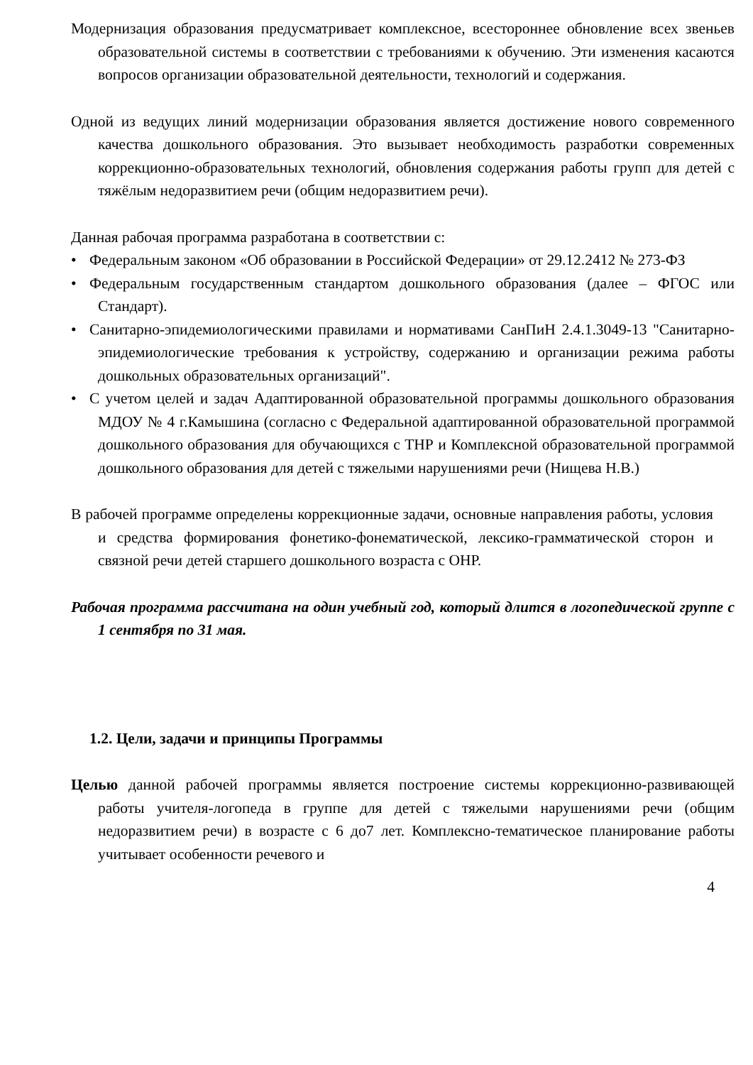Модернизация образования предусматривает комплексное, всестороннее обновление всех звеньев образовательной системы в соответствии с требованиями к обучению. Эти изменения касаются вопросов организации образовательной деятельности, технологий и содержания.
Одной из ведущих линий модернизации образования является достижение нового современного качества дошкольного образования. Это вызывает необходимость разработки современных коррекционно-образовательных технологий, обновления содержания работы групп для детей с тяжёлым недоразвитием речи (общим недоразвитием речи).
Данная рабочая программа разработана в соответствии с:
• Федеральным законом «Об образовании в Российской Федерации» от 29.12.2412 № 273-ФЗ
• Федеральным государственным стандартом дошкольного образования (далее – ФГОС или Стандарт).
• Санитарно-эпидемиологическими правилами и нормативами СанПиН 2.4.1.3049-13 "Санитарно-эпидемиологические требования к устройству, содержанию и организации режима работы дошкольных образовательных организаций".
• С учетом целей и задач Адаптированной образовательной программы дошкольного образования МДОУ № 4 г.Камышина (согласно с Федеральной адаптированной образовательной программой дошкольного образования для обучающихся с ТНР и Комплексной образовательной программой дошкольного образования для детей с тяжелыми нарушениями речи (Нищева Н.В.)
В рабочей программе определены коррекционные задачи, основные направления работы, условия и средства формирования фонетико-фонематической, лексико-грамматической сторон и связной речи детей старшего дошкольного возраста с ОНР.
Рабочая программа рассчитана на один учебный год, который длится в логопедической группе с 1 сентября по 31 мая.
1.2. Цели, задачи и принципы Программы
Целью данной рабочей программы является построение системы коррекционно-развивающей работы учителя-логопеда в группе для детей с тяжелыми нарушениями речи (общим недоразвитием речи) в возрасте с 6 до7 лет. Комплексно-тематическое планирование работы учитывает особенности речевого и
4